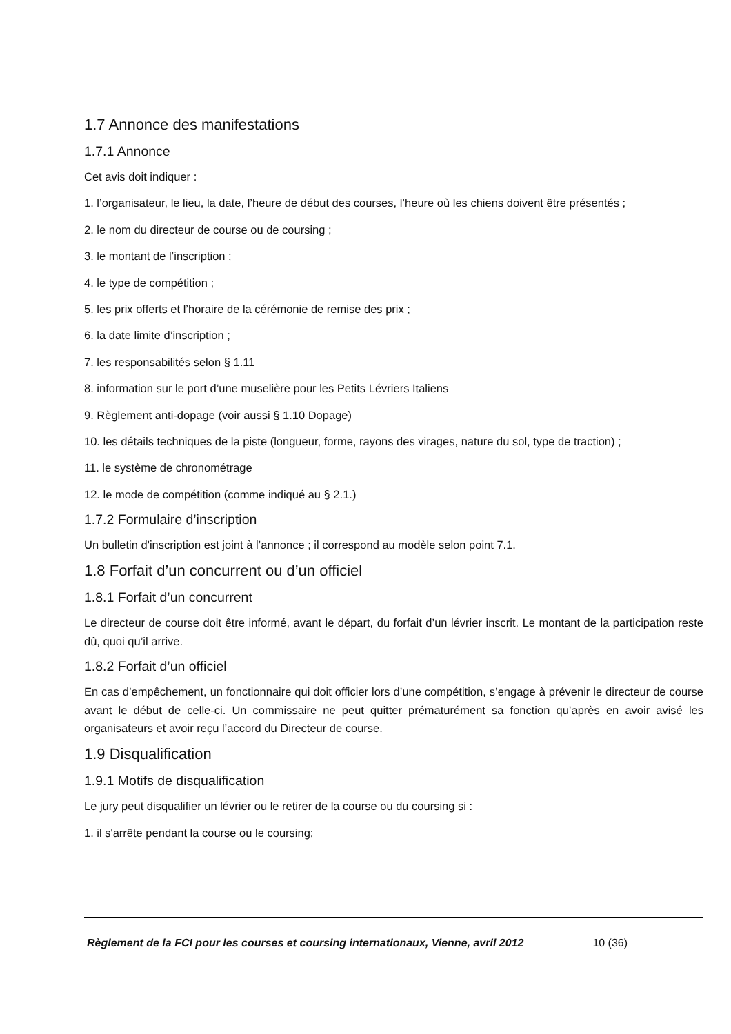1.7 Annonce des manifestations
1.7.1 Annonce
Cet avis doit indiquer :
1. l’organisateur, le lieu, la date, l’heure de début des courses, l’heure où les chiens doivent être présentés ;
2. le nom du directeur de course ou de coursing ;
3. le montant de l’inscription ;
4. le type de compétition ;
5. les prix offerts et l’horaire de la cérémonie de remise des prix ;
6. la date limite d’inscription ;
7. les responsabilités selon § 1.11
8. information sur le port d’une muselière pour les Petits Lévriers Italiens
9. Règlement anti-dopage (voir aussi § 1.10 Dopage)
10. les détails techniques de la piste (longueur, forme, rayons des virages, nature du sol, type de traction) ;
11. le système de chronométrage
12. le mode de compétition (comme indiqué au § 2.1.)
1.7.2 Formulaire d’inscription
Un bulletin d'inscription est joint à l’annonce ; il correspond au modèle selon point 7.1.
1.8 Forfait d’un concurrent ou d’un officiel
1.8.1 Forfait d’un concurrent
Le directeur de course doit être informé, avant le départ, du forfait d’un lévrier inscrit. Le montant de la participation reste dû, quoi qu’il arrive.
1.8.2 Forfait d’un officiel
En cas d’empêchement, un fonctionnaire qui doit officier lors d’une compétition, s’engage à prévenir le directeur de course avant le début de celle-ci. Un commissaire ne peut quitter prématurément sa fonction qu’après en avoir avisé les organisateurs et avoir reçu l’accord du Directeur de course.
1.9 Disqualification
1.9.1 Motifs de disqualification
Le jury peut disqualifier un lévrier ou le retirer de la course ou du coursing si :
1. il s'arrête pendant la course ou le coursing;
Règlement de la FCI pour les courses et coursing internationaux, Vienne, avril 2012 10 (36)